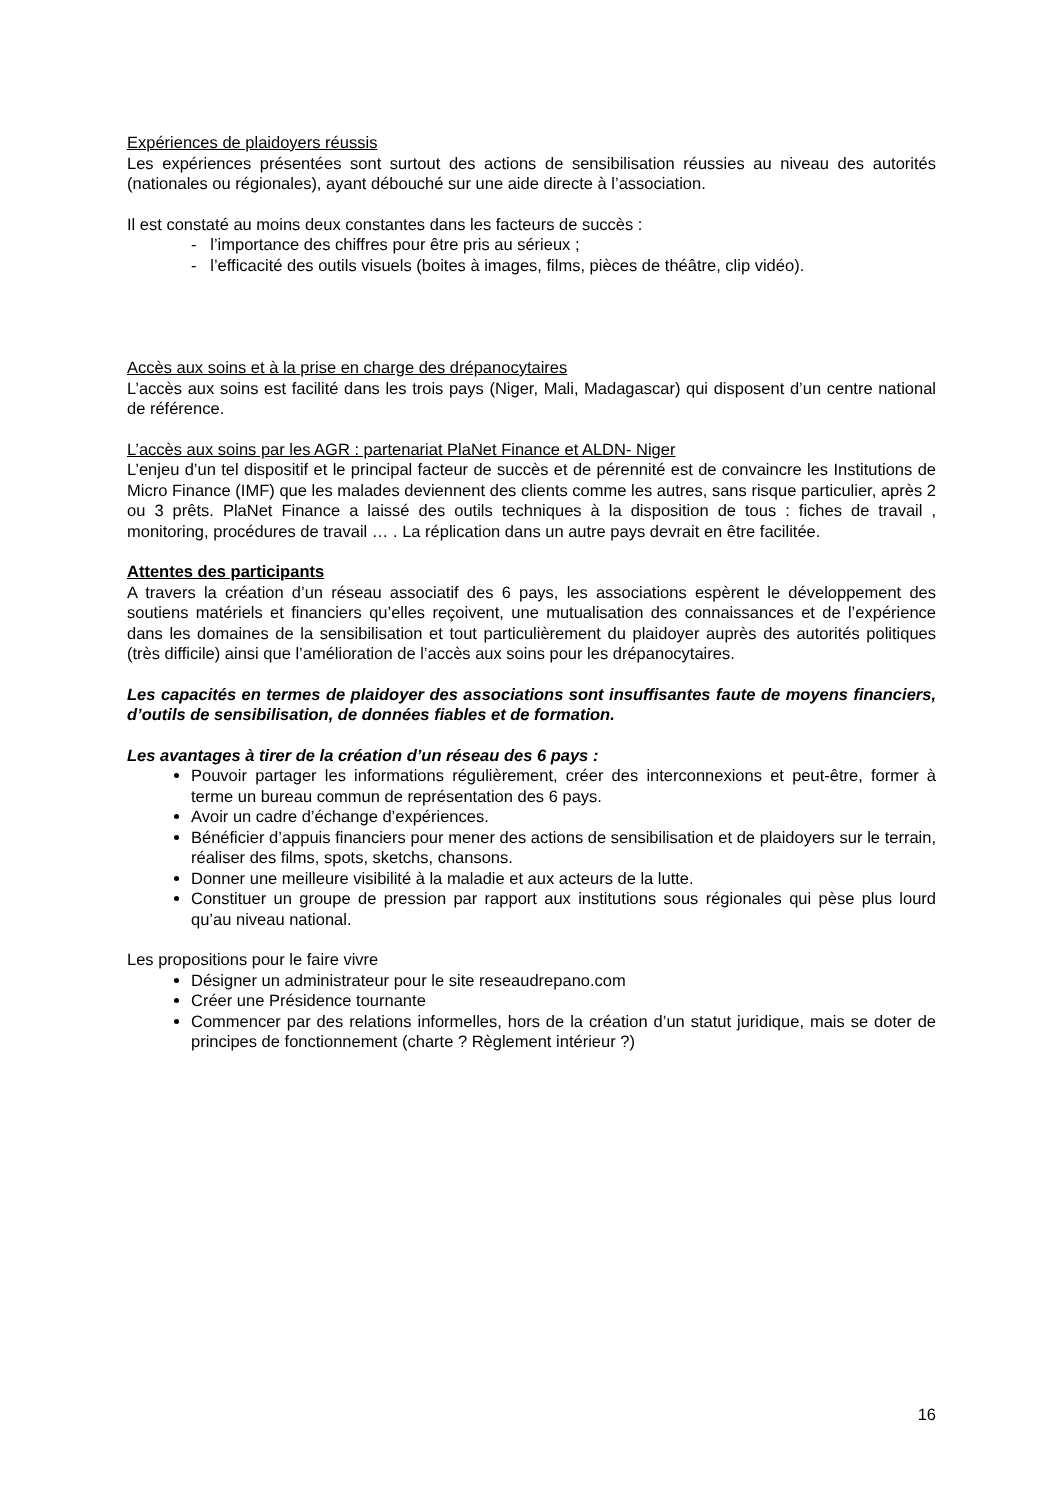Expériences de plaidoyers réussis
Les expériences présentées sont surtout des actions de sensibilisation réussies au niveau des autorités (nationales ou régionales), ayant débouché sur une aide directe à l’association.
Il est constaté au moins deux constantes dans les facteurs de succès :
- l’importance des chiffres pour être pris au sérieux ;
- l’efficacité des outils visuels (boites à images, films, pièces de théâtre, clip vidéo).
Accès aux soins et à la prise en charge des drépanocytaires
L’accès aux soins est facilité dans les trois pays (Niger, Mali, Madagascar) qui disposent d’un centre national de référence.
L’accès aux soins par les AGR : partenariat PlaNet Finance et ALDN- Niger
L’enjeu d’un tel dispositif et le principal facteur de succès et de pérennité est de convaincre les Institutions de Micro Finance (IMF) que les malades deviennent des clients comme les autres, sans risque particulier, après 2 ou 3 prêts. PlaNet Finance a laissé des outils techniques à la disposition de tous : fiches de travail , monitoring, procédures de travail … . La réplication dans un autre pays devrait en être facilitée.
Attentes des participants
A travers la création d’un réseau associatif des 6 pays, les associations espèrent le développement des soutiens matériels et financiers qu’elles reçoivent, une mutualisation des connaissances et de l’expérience dans les domaines de la sensibilisation et tout particulièrement du plaidoyer auprès des autorités politiques (très difficile) ainsi que l’amélioration de l’accès aux soins pour les drépanocytaires.
Les capacités en termes de plaidoyer des associations sont insuffisantes faute de moyens financiers, d’outils de sensibilisation, de données fiables et de formation.
Les avantages à tirer de la création d’un réseau des 6 pays :
Pouvoir partager les informations régulièrement, créer des interconnexions et peut-être, former à terme un bureau commun de représentation des 6 pays.
Avoir un cadre d’échange d’expériences.
Bénéficier d’appuis financiers pour mener des actions de sensibilisation et de plaidoyers sur le terrain, réaliser des films, spots, sketchs, chansons.
Donner une meilleure visibilité à la maladie et aux acteurs de la lutte.
Constituer un groupe de pression par rapport aux institutions sous régionales qui pèse plus lourd qu’au niveau national.
Les propositions pour le faire vivre
Désigner un administrateur pour le site reseaudrepano.com
Créer une Présidence tournante
Commencer par des relations informelles, hors de la création d’un statut juridique, mais se doter de principes de fonctionnement (charte ? Règlement intérieur ?)
16